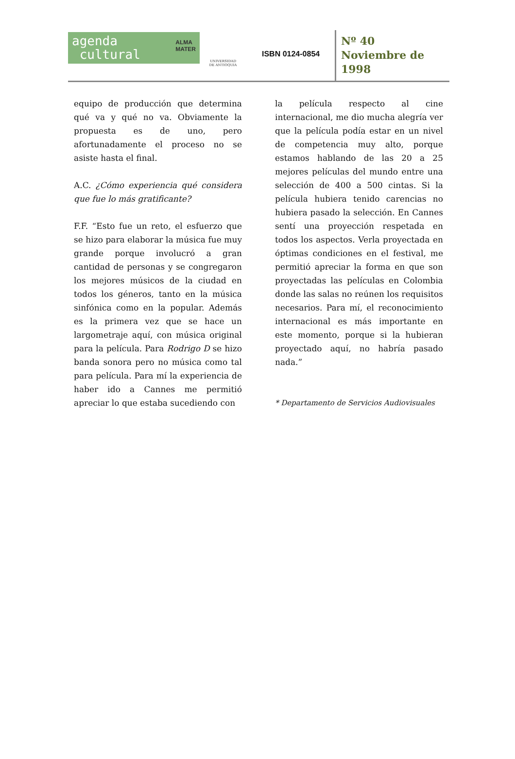agenda
cultural
ALMA
MATER
UNIVERSIDAD
DE ANTIOQUIA
ISBN 0124-0854
Nº 40
Noviembre de
1998
equipo de producción que determina qué va y qué no va. Obviamente la propuesta es de uno, pero afortunadamente el proceso no se asiste hasta el final.
A.C. ¿Cómo experiencia qué considera que fue lo más gratificante?
F.F. “Esto fue un reto, el esfuerzo que se hizo para elaborar la música fue muy grande porque involucró a gran cantidad de personas y se congregaron los mejores músicos de la ciudad en todos los géneros, tanto en la música sinfónica como en la popular. Además es la primera vez que se hace un largometraje aquí, con música original para la película. Para Rodrigo D se hizo banda sonora pero no música como tal para película. Para mí la experiencia de haber ido a Cannes me permitió apreciar lo que estaba sucediendo con
la película respecto al cine internacional, me dio mucha alegría ver que la película podía estar en un nivel de competencia muy alto, porque estamos hablando de las 20 a 25 mejores películas del mundo entre una selección de 400 a 500 cintas. Si la película hubiera tenido carencias no hubiera pasado la selección. En Cannes sentí una proyección respetada en todos los aspectos. Verla proyectada en óptimas condiciones en el festival, me permitió apreciar la forma en que son proyectadas las películas en Colombia donde las salas no reúnen los requisitos necesarios. Para mí, el reconocimiento internacional es más importante en este momento, porque si la hubieran proyectado aquí, no habría pasado nada.”
* Departamento de Servicios Audiovisuales